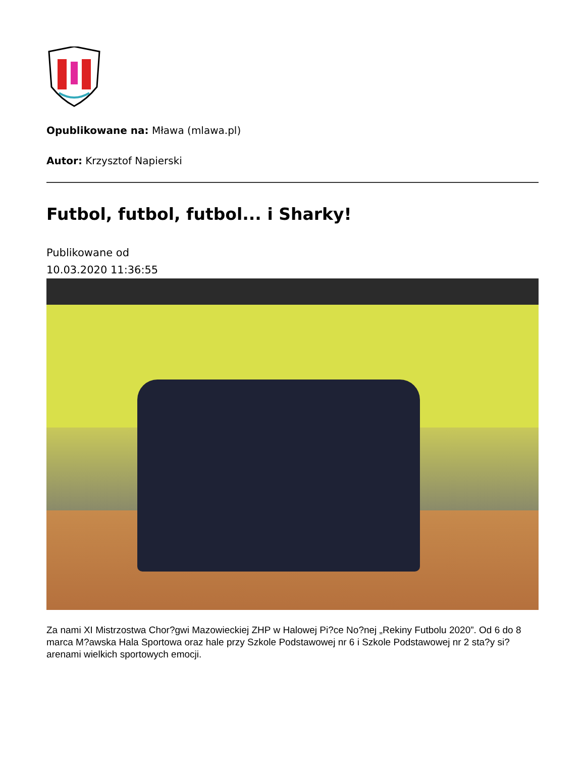Opublikowane na: Mława (mlawa.pl)
Autor: Krzysztof Napierski
Futbol, futbol, futbol... i Sharky!
Publikowane od
10.03.2020 11:36:55
Za nami XI Mistrzostwa Chor?gwi Mazowieckiej ZHP w Halowej Pi?ce No?nej „Rekiny Futbolu 2020”. Od 6 do 8 marca M?awska Hala Sportowa oraz hale przy Szkole Podstawowej nr 6 i Szkole Podstawowej nr 2 sta?y si? arenami wielkich sportowych emocji.